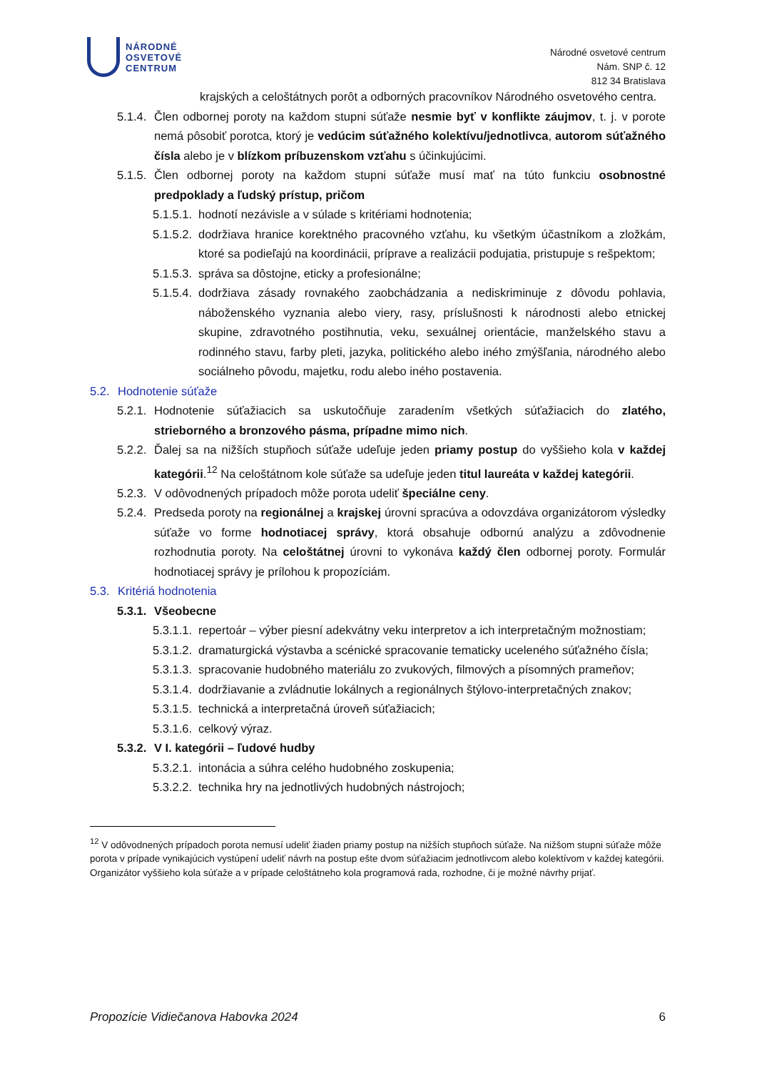NÁRODNÉ
OSVETOVÉ
CENTRUM
Národné osvetové centrum
Nám. SNP č. 12
812 34 Bratislava
krajských a celoštátnych porôt a odborných pracovníkov Národného osvetového centra.
5.1.4. Člen odbornej poroty na každom stupni súťaže nesmie byť v konflikte záujmov, t. j. v porote nemá pôsobiť porotca, ktorý je vedúcim súťažného kolektívu/jednotlivca, autorom súťažného čísla alebo je v blízkom príbuzenskom vzťahu s účinkujúcimi.
5.1.5. Člen odbornej poroty na každom stupni súťaže musí mať na túto funkciu osobnostné predpoklady a ľudský prístup, pričom
5.1.5.1. hodnotí nezávisle a v súlade s kritériami hodnotenia;
5.1.5.2. dodržiava hranice korektného pracovného vzťahu, ku všetkým účastníkom a zložkám, ktoré sa podieľajú na koordinácii, príprave a realizácii podujatia, pristupuje s rešpektom;
5.1.5.3. správa sa dôstojne, eticky a profesionálne;
5.1.5.4. dodržiava zásady rovnakého zaobchádzania a nediskriminuje z dôvodu pohlavia, náboženského vyznania alebo viery, rasy, príslušnosti k národnosti alebo etnickej skupine, zdravotného postihnutia, veku, sexuálnej orientácie, manželského stavu a rodinného stavu, farby pleti, jazyka, politického alebo iného zmýšľania, národného alebo sociálneho pôvodu, majetku, rodu alebo iného postavenia.
5.2. Hodnotenie súťaže
5.2.1. Hodnotenie súťažiacich sa uskutočňuje zaradením všetkých súťažiacich do zlatého, strieborného a bronzového pásma, prípadne mimo nich.
5.2.2. Ďalej sa na nižších stupňoch súťaže udeľuje jeden priamy postup do vyššieho kola v každej kategórii.<sup>12</sup> Na celoštátnom kole súťaže sa udeľuje jeden titul laureáta v každej kategórii.
5.2.3. V odôvodnených prípadoch môže porota udeliť špeciálne ceny.
5.2.4. Predseda poroty na regionálnej a krajskej úrovni spracúva a odovzdáva organizátorom výsledky súťaže vo forme hodnotiacej správy, ktorá obsahuje odbornú analýzu a zdôvodnenie rozhodnutia poroty. Na celoštátnej úrovni to vykonáva každý člen odbornej poroty. Formulár hodnotiacej správy je prílohou k propozíciám.
5.3. Kritériá hodnotenia
5.3.1. Všeobecne
5.3.1.1. repertoár – výber piesní adekvátny veku interpretov a ich interpretačným možnostiam;
5.3.1.2. dramaturgická výstavba a scénické spracovanie tematicky uceleného súťažného čísla;
5.3.1.3. spracovanie hudobného materiálu zo zvukových, filmových a písomných prameňov;
5.3.1.4. dodržiavanie a zvládnutie lokálnych a regionálnych štýlovo-interpretačných znakov;
5.3.1.5. technická a interpretačná úroveň súťažiacich;
5.3.1.6. celkový výraz.
5.3.2. V I. kategórii – ľudové hudby
5.3.2.1. intonácia a súhra celého hudobného zoskupenia;
5.3.2.2. technika hry na jednotlivých hudobných nástrojoch;
<sup>12</sup> V odôvodnených prípadoch porota nemusí udeliť žiaden priamy postup na nižších stupňoch súťaže. Na nižšom stupni súťaže môže porota v prípade vynikajúcich vystúpení udeliť návrh na postup ešte dvom súťažiacim jednotlivcom alebo kolektívom v každej kategórii. Organizátor vyššieho kola súťaže a v prípade celoštátneho kola programová rada, rozhodne, či je možné návrhy prijať.
Propozície Vidiečanova Habovka 2024 6